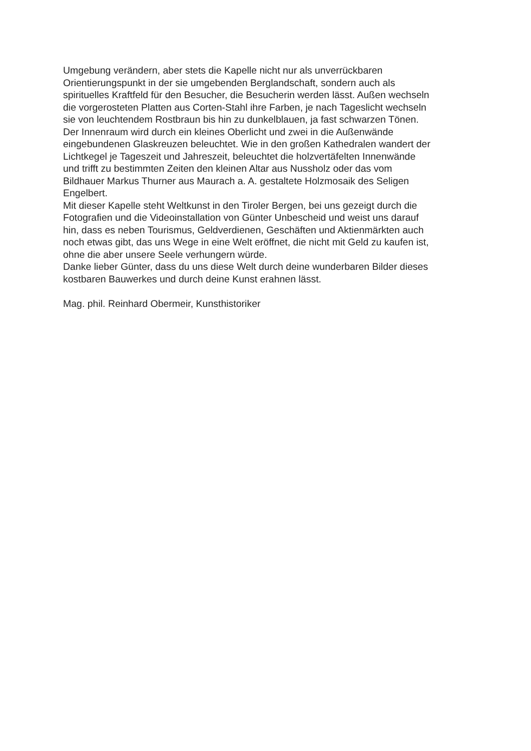Umgebung verändern, aber stets die Kapelle nicht nur als unverrückbaren
Orientierungspunkt in der sie umgebenden Berglandschaft, sondern auch als
spirituelles Kraftfeld für den Besucher, die Besucherin werden lässt. Außen wechseln
die vorgerosteten Platten aus Corten-Stahl ihre Farben, je nach Tageslicht wechseln
sie von leuchtendem Rostbraun bis hin zu dunkelblauen, ja fast schwarzen Tönen.
Der Innenraum wird durch ein kleines Oberlicht und zwei in die Außenwände
eingebundenen Glaskreuzen beleuchtet. Wie in den großen Kathedralen wandert der
Lichtkegel je Tageszeit und Jahreszeit, beleuchtet die holzvertäfelten Innenwände
und trifft zu bestimmten Zeiten den kleinen Altar aus Nussholz oder das vom
Bildhauer Markus Thurner aus Maurach a. A. gestaltete Holzmosaik des Seligen
Engelbert.
Mit dieser Kapelle steht Weltkunst in den Tiroler Bergen, bei uns gezeigt durch die
Fotografien und die Videoinstallation von Günter Unbescheid und weist uns darauf
hin, dass es neben Tourismus, Geldverdienen, Geschäften und Aktienmärkten auch
noch etwas gibt, das uns Wege in eine Welt eröffnet, die nicht mit Geld zu kaufen ist,
ohne die aber unsere Seele verhungern würde.
Danke lieber Günter, dass du uns diese Welt durch deine wunderbaren Bilder dieses
kostbaren Bauwerkes und durch deine Kunst erahnen lässt.
Mag. phil. Reinhard Obermeir, Kunsthistoriker